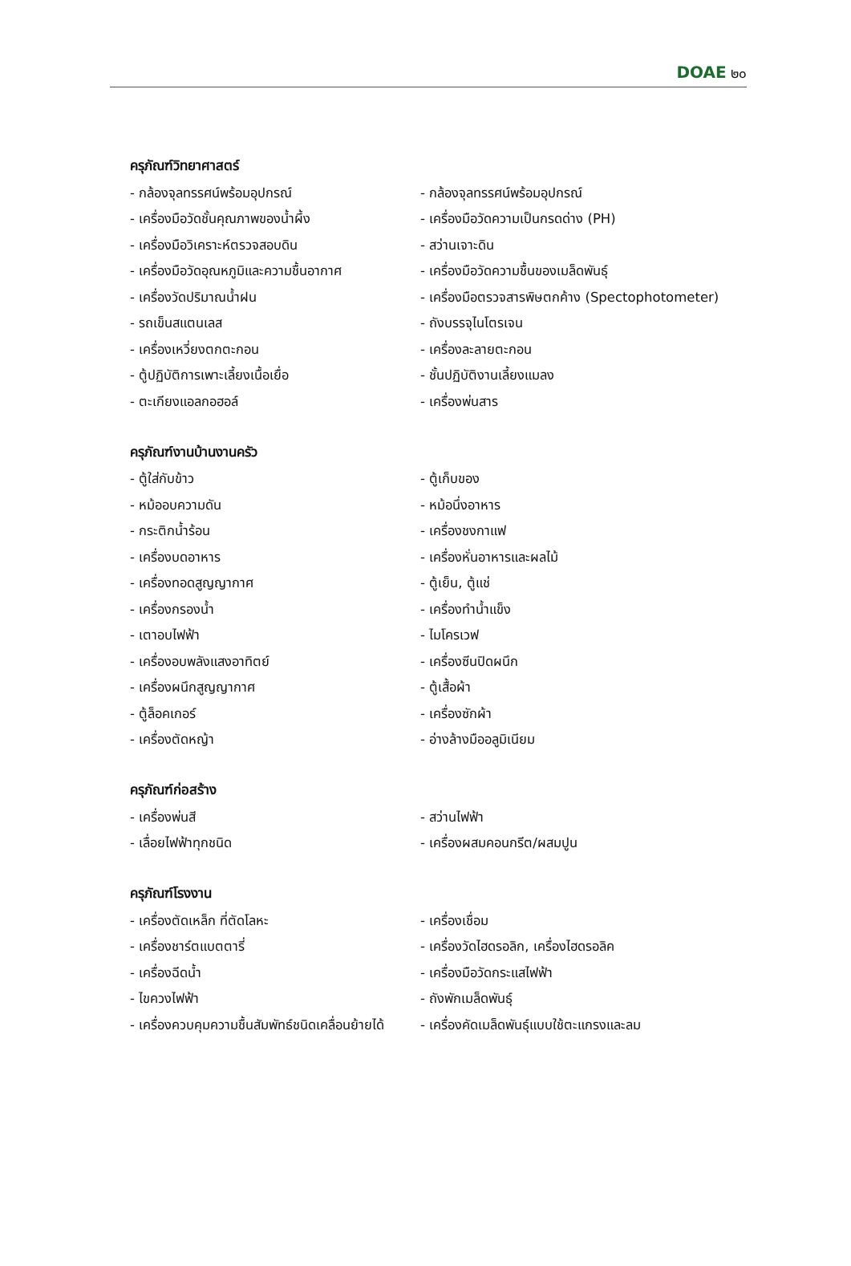DOAE ๒๐
ครุภัณฑ์วิทยาศาสตร์
- กล้องจุลทรรศน์พร้อมอุปกรณ์ - กล้องจุลทรรศน์พร้อมอุปกรณ์
- เครื่องมือวัดชั้นคุณภาพของน้ำผึ้ง - เครื่องมือวัดความเป็นกรดด่าง (PH)
- เครื่องมือวิเคราะห์ตรวจสอบดิน - สว่านเจาะดิน
- เครื่องมือวัดอุณหภูมิและความชื้นอากาศ - เครื่องมือวัดความชื้นของเมล็ดพันธุ์
- เครื่องวัดปริมาณน้ำฝน - เครื่องมือตรวจสารพิษตกค้าง (Spectophotometer)
- รถเข็นสแตนเลส - ถังบรรจุไนโตรเจน
- เครื่องเหวี่ยงตกตะกอน - เครื่องละลายตะกอน
- ตู้ปฏิบัติการเพาะเลี้ยงเนื้อเยื่อ - ชั้นปฏิบัติงานเลี้ยงแมลง
- ตะเกียงแอลกอฮอล์ - เครื่องพ่นสาร
ครุภัณฑ์งานบ้านงานครัว
- ตู้ใส่กับข้าว - ตู้เก็บของ
- หม้ออบความดัน - หม้อนึ่งอาหาร
- กระติกน้ำร้อน - เครื่องชงกาแฟ
- เครื่องบดอาหาร - เครื่องหั่นอาหารและผลไม้
- เครื่องทอดสูญญากาศ - ตู้เย็น, ตู้แช่
- เครื่องกรองน้ำ - เครื่องทำน้ำแข็ง
- เตาอบไฟฟ้า - ไมโครเวฟ
- เครื่องอบพลังแสงอาทิตย์ - เครื่องซีนปิดผนึก
- เครื่องผนึกสูญญากาศ - ตู้เสื้อผ้า
- ตู้ล็อคเกอร์ - เครื่องซักผ้า
- เครื่องตัดหญ้า - อ่างล้างมืออลูมิเนียม
ครุภัณฑ์ก่อสร้าง
- เครื่องพ่นสี - สว่านไฟฟ้า
- เลื่อยไฟฟ้าทุกชนิด - เครื่องผสมคอนกรีต/ผสมปูน
ครุภัณฑ์โรงงาน
- เครื่องตัดเหล็ก ที่ตัดโลหะ - เครื่องเชื่อม
- เครื่องชาร์ตแบตตารี่ - เครื่องวัดไฮดรอลิก, เครื่องไฮดรอลิค
- เครื่องฉีดน้ำ - เครื่องมือวัดกระแสไฟฟ้า
- ไขควงไฟฟ้า - ถังพักเมล็ดพันธุ์
- เครื่องควบคุมความชื้นสัมพัทธ์ชนิดเคลื่อนย้ายได้ - เครื่องคัดเมล็ดพันธุ์แบบใช้ตะแกรงและลม